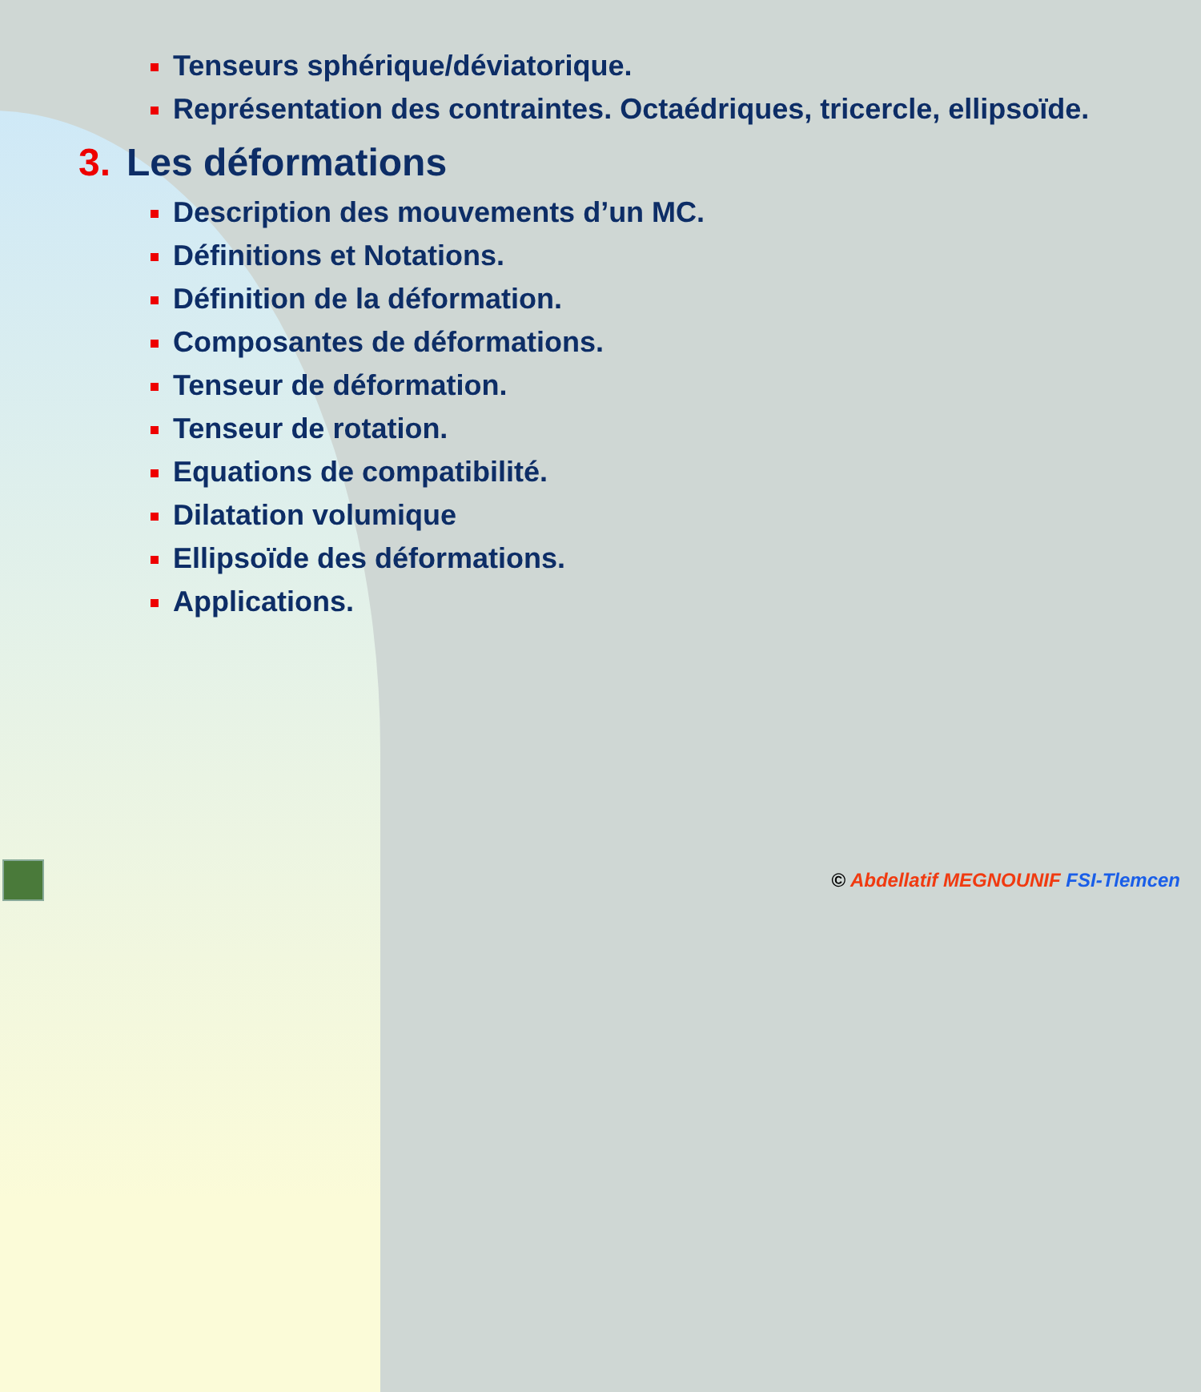Tenseurs sphérique/déviatorique.
Représentation des contraintes. Octaédriques, tricercle, ellipsoïde.
3. Les déformations
Description des mouvements d’un MC.
Définitions et Notations.
Définition de la déformation.
Composantes de déformations.
Tenseur de déformation.
Tenseur de rotation.
Equations de compatibilité.
Dilatation volumique
Ellipsoïde des déformations.
Applications.
© Abdellatif MEGNOUNIF FSI-Tlemcen